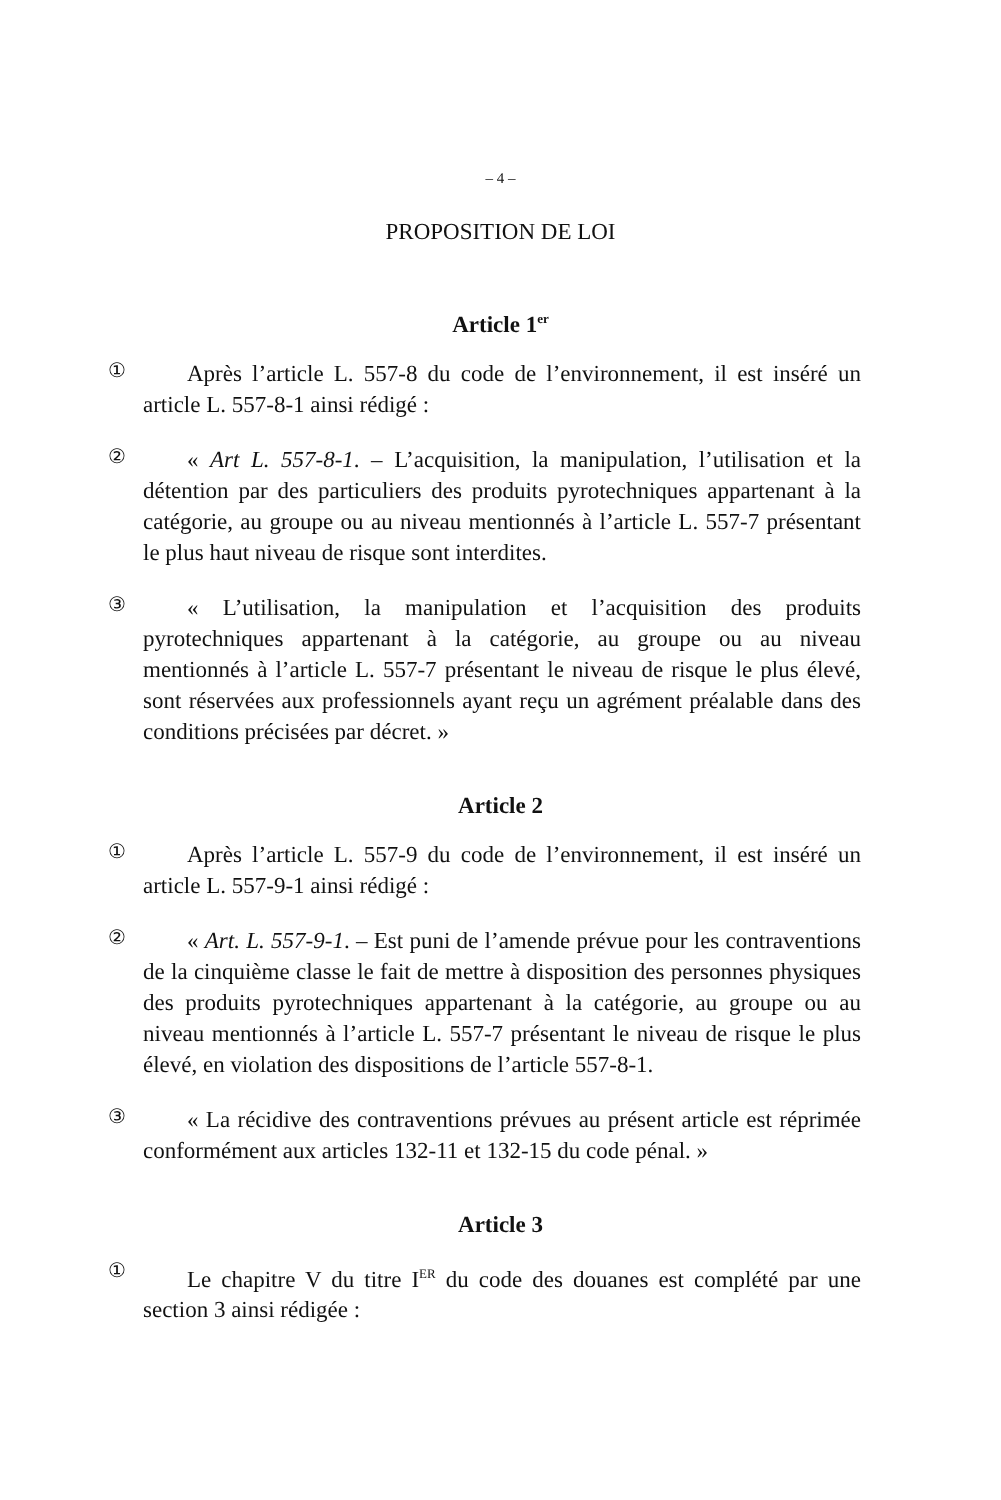– 4 –
PROPOSITION DE LOI
Article 1<sup>er</sup>
①
Après l’article L. 557-8 du code de l’environnement, il est inséré un article L. 557-8-1 ainsi rédigé :
②
« Art L. 557-8-1. – L’acquisition, la manipulation, l’utilisation et la détention par des particuliers des produits pyrotechniques appartenant à la catégorie, au groupe ou au niveau mentionnés à l’article L. 557-7 présentant le plus haut niveau de risque sont interdites.
③
« L’utilisation, la manipulation et l’acquisition des produits pyrotechniques appartenant à la catégorie, au groupe ou au niveau mentionnés à l’article L. 557-7 présentant le niveau de risque le plus élevé, sont réservées aux professionnels ayant reçu un agrément préalable dans des conditions précisées par décret. »
Article 2
①
Après l’article L. 557-9 du code de l’environnement, il est inséré un article L. 557-9-1 ainsi rédigé :
②
« Art. L. 557-9-1. – Est puni de l’amende prévue pour les contraventions de la cinquième classe le fait de mettre à disposition des personnes physiques des produits pyrotechniques appartenant à la catégorie, au groupe ou au niveau mentionnés à l’article L. 557-7 présentant le niveau de risque le plus élevé, en violation des dispositions de l’article 557-8-1.
③
« La récidive des contraventions prévues au présent article est réprimée conformément aux articles 132-11 et 132-15 du code pénal. »
Article 3
①
Le chapitre V du titre I<sup>ER</sup> du code des douanes est complété par une section 3 ainsi rédigée :